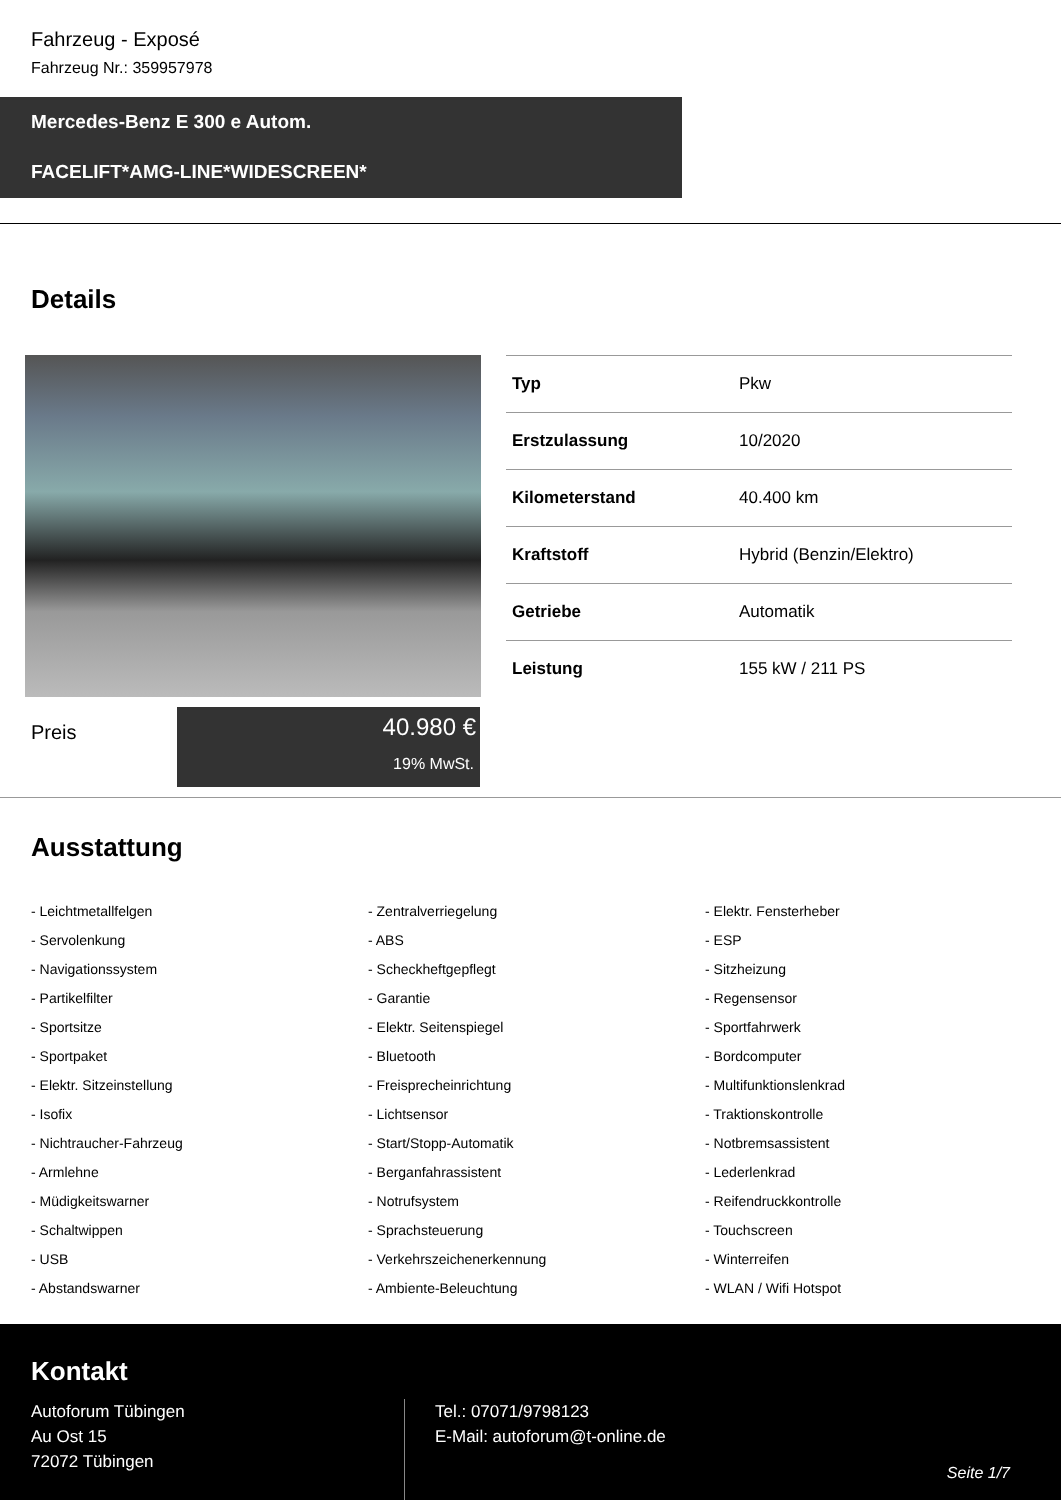Fahrzeug - Exposé
Fahrzeug Nr.: 359957978
Mercedes-Benz E 300 e Autom.
FACELIFT*AMG-LINE*WIDESCREEN*
Details
| Typ | Pkw |
| Erstzulassung | 10/2020 |
| Kilometerstand | 40.400 km |
| Kraftstoff | Hybrid (Benzin/Elektro) |
| Getriebe | Automatik |
| Leistung | 155 kW / 211 PS |
Preis
40.980 €
19% MwSt.
Ausstattung
- Leichtmetallfelgen
- Zentralverriegelung
- Elektr. Fensterheber
- Servolenkung
- ABS
- ESP
- Navigationssystem
- Scheckheftgepflegt
- Sitzheizung
- Partikelfilter
- Garantie
- Regensensor
- Sportsitze
- Elektr. Seitenspiegel
- Sportfahrwerk
- Sportpaket
- Bluetooth
- Bordcomputer
- Elektr. Sitzeinstellung
- Freisprecheinrichtung
- Multifunktionslenkrad
- Isofix
- Lichtsensor
- Traktionskontrolle
- Nichtraucher-Fahrzeug
- Start/Stopp-Automatik
- Notbremsassistent
- Armlehne
- Berganfahrassistent
- Lederlenkrad
- Müdigkeitswarner
- Notrufsystem
- Reifendruckkontrolle
- Schaltwippen
- Sprachsteuerung
- Touchscreen
- USB
- Verkehrszeichenerkennung
- Winterreifen
- Abstandswarner
- Ambiente-Beleuchtung
- WLAN / Wifi Hotspot
Kontakt
Autoforum Tübingen
Au Ost 15
72072 Tübingen
Tel.: 07071/9798123
E-Mail: autoforum@t-online.de
Seite 1/7